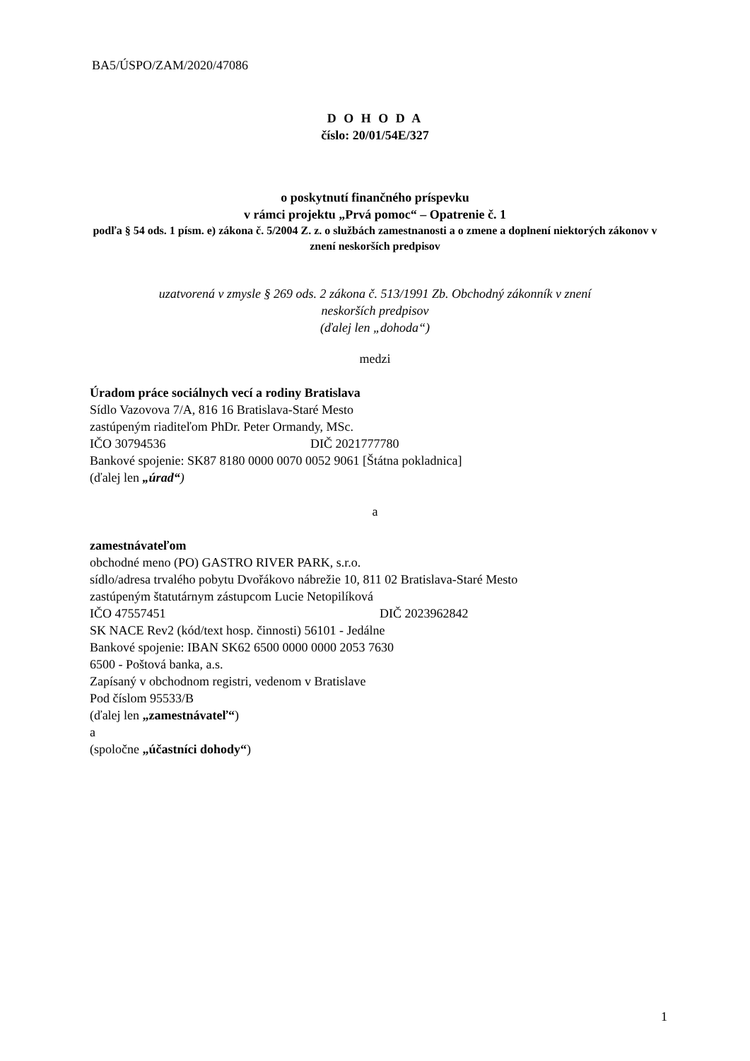BA5/ÚSPO/ZAM/2020/47086
D O H O D A
číslo: 20/01/54E/327
o poskytnutí finančného príspevku
v rámci projektu „Prvá pomoc“ – Opatrenie č. 1
podľa § 54 ods. 1 písm. e) zákona č. 5/2004 Z. z. o službách zamestnanosti a o zmene a doplnení niektorých zákonov v znení neskorších predpisov
uzatvorená v zmysle § 269 ods. 2 zákona č. 513/1991 Zb. Obchodný zákonník v znení
neskorších predpisov
(ďalej len „dohoda“)
medzi
Úradom práce sociálnych vecí a rodiny Bratislava
Sídlo Vazovova 7/A, 816 16 Bratislava-Staré Mesto
zastúpeným riaditeľom PhDr. Peter Ormandy, MSc.
IČO 30794536 DIČ 2021777780
Bankové spojenie: SK87 8180 0000 0070 0052 9061 [Štátna pokladnica]
(ďalej len „úrad“)
a
zamestnávateľom
obchodné meno (PO) GASTRO RIVER PARK, s.r.o.
sídlo/adresa trvalého pobytu Dvořákovo nábrežie 10, 811 02 Bratislava-Staré Mesto
zastúpeným štatutárnym zástupcom Lucie Netopilíková
IČO 47557451 DIČ 2023962842
SK NACE Rev2 (kód/text hosp. činnosti) 56101 - Jedálne
Bankové spojenie: IBAN SK62 6500 0000 0000 2053 7630
6500 - Poštová banka, a.s.
Zapísaný v obchodnom registri, vedenom v Bratislave
Pod číslom 95533/B
(ďalej len „zamestnávateľ“)
a
(spoločne „účastníci dohody“)
1